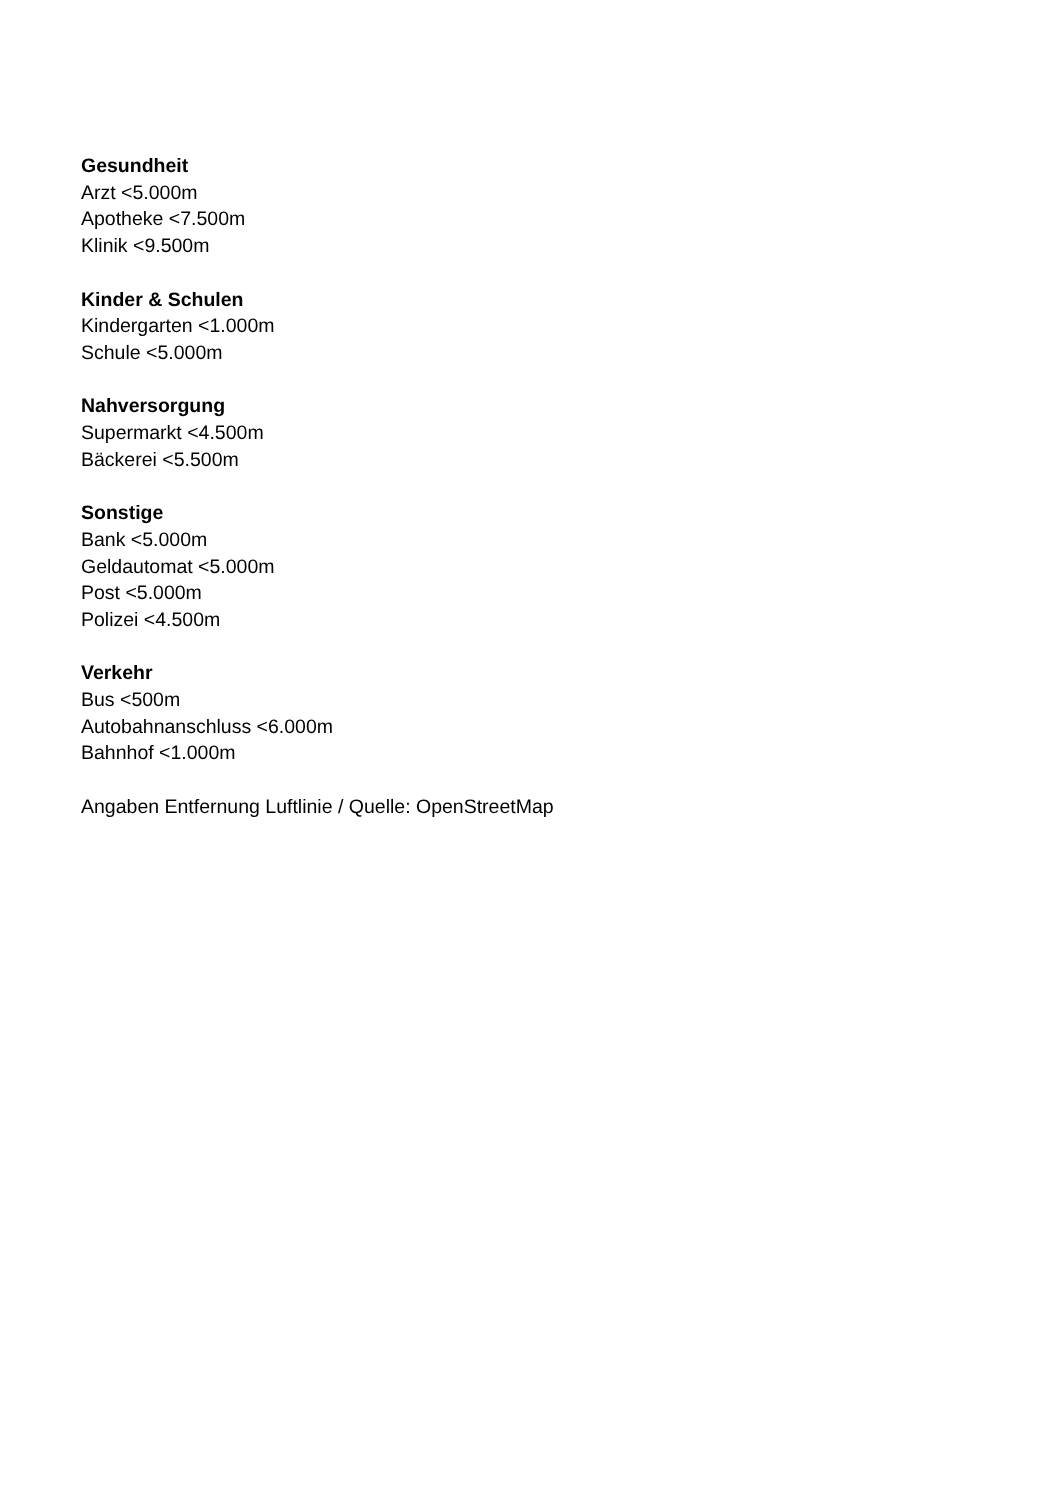Gesundheit
Arzt <5.000m
Apotheke <7.500m
Klinik <9.500m
Kinder & Schulen
Kindergarten <1.000m
Schule <5.000m
Nahversorgung
Supermarkt <4.500m
Bäckerei <5.500m
Sonstige
Bank <5.000m
Geldautomat <5.000m
Post <5.000m
Polizei <4.500m
Verkehr
Bus <500m
Autobahnanschluss <6.000m
Bahnhof <1.000m
Angaben Entfernung Luftlinie / Quelle: OpenStreetMap